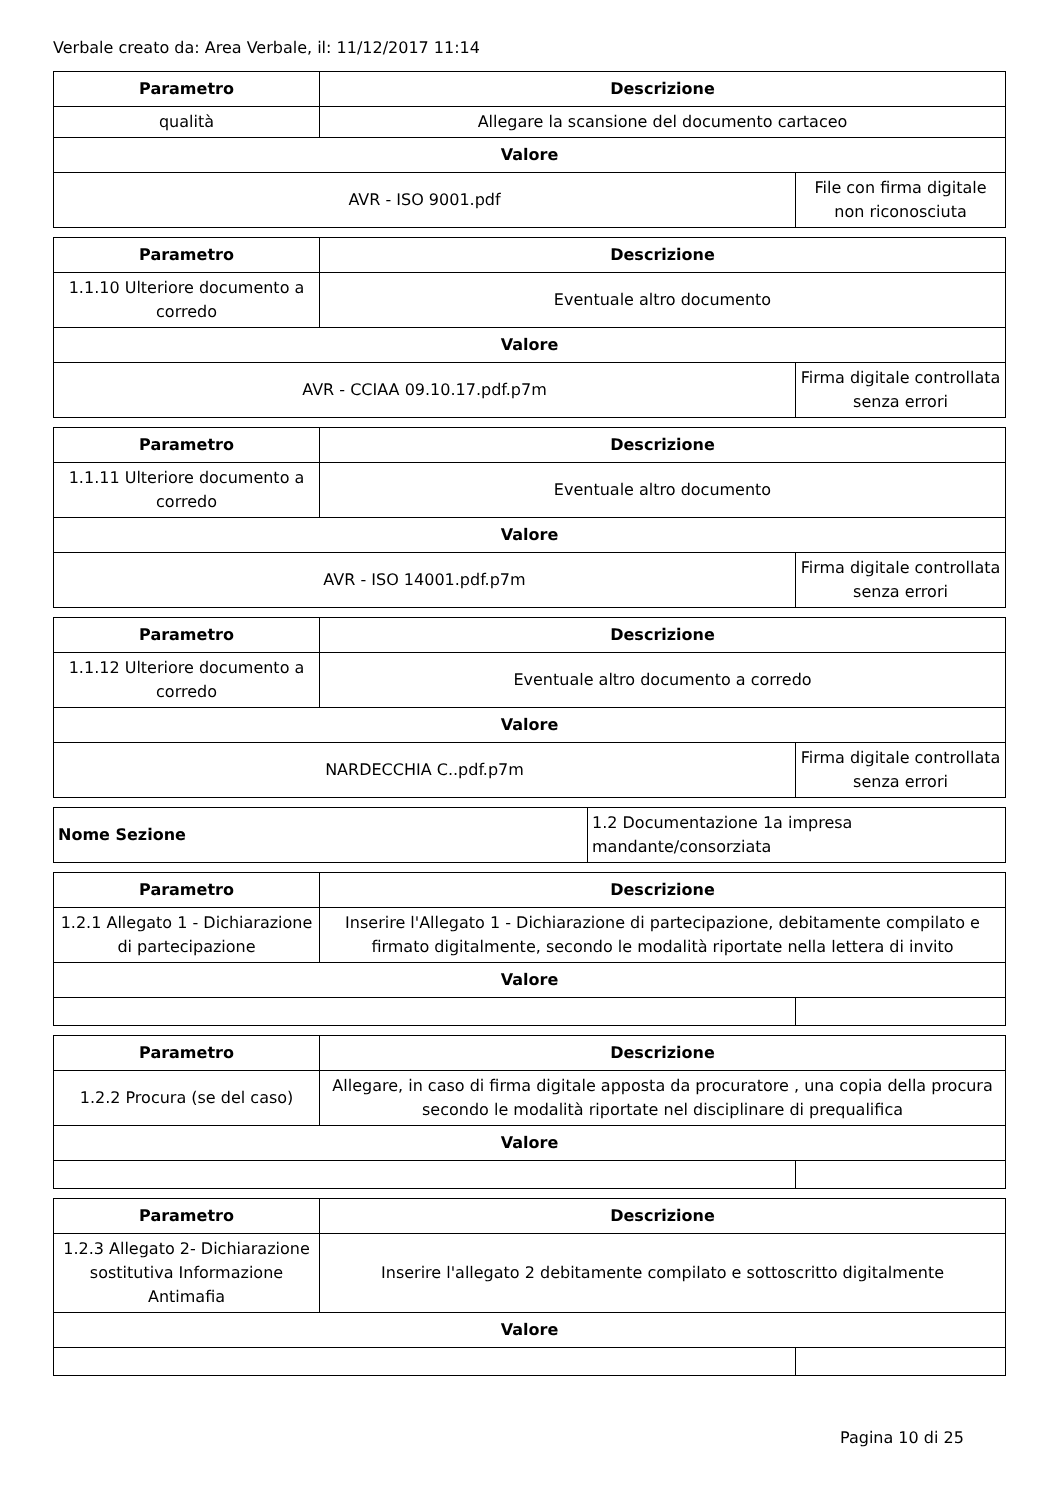Verbale creato da: Area Verbale, il: 11/12/2017 11:14
| Parametro | Descrizione | |
| --- | --- | --- |
| qualità | Allegare la scansione del documento cartaceo | |
| Valore | | |
| AVR - ISO 9001.pdf | | File con firma digitale non riconosciuta |
| Parametro | Descrizione | |
| --- | --- | --- |
| 1.1.10 Ulteriore documento a corredo | Eventuale altro documento | |
| Valore | | |
| AVR - CCIAA 09.10.17.pdf.p7m | | Firma digitale controllata senza errori |
| Parametro | Descrizione | |
| --- | --- | --- |
| 1.1.11 Ulteriore documento a corredo | Eventuale altro documento | |
| Valore | | |
| AVR - ISO 14001.pdf.p7m | | Firma digitale controllata senza errori |
| Parametro | Descrizione | |
| --- | --- | --- |
| 1.1.12 Ulteriore documento a corredo | Eventuale altro documento a corredo | |
| Valore | | |
| NARDECCHIA C..pdf.p7m | | Firma digitale controllata senza errori |
| Nome Sezione | 1.2 Documentazione 1a impresa mandante/consorziata |
| Parametro | Descrizione | |
| --- | --- | --- |
| 1.2.1 Allegato 1 - Dichiarazione di partecipazione | Inserire l'Allegato 1 - Dichiarazione di partecipazione, debitamente compilato e firmato digitalmente, secondo le modalità riportate nella lettera di invito | |
| Valore | | |
| Parametro | Descrizione | |
| --- | --- | --- |
| 1.2.2 Procura (se del caso) | Allegare, in caso di firma digitale apposta da procuratore , una copia della procura secondo le modalità riportate nel disciplinare di prequalifica | |
| Valore | | |
| Parametro | Descrizione | |
| --- | --- | --- |
| 1.2.3 Allegato 2- Dichiarazione sostitutiva Informazione Antimafia | Inserire l'allegato 2 debitamente compilato e sottoscritto digitalmente | |
| Valore | | |
Pagina 10 di 25